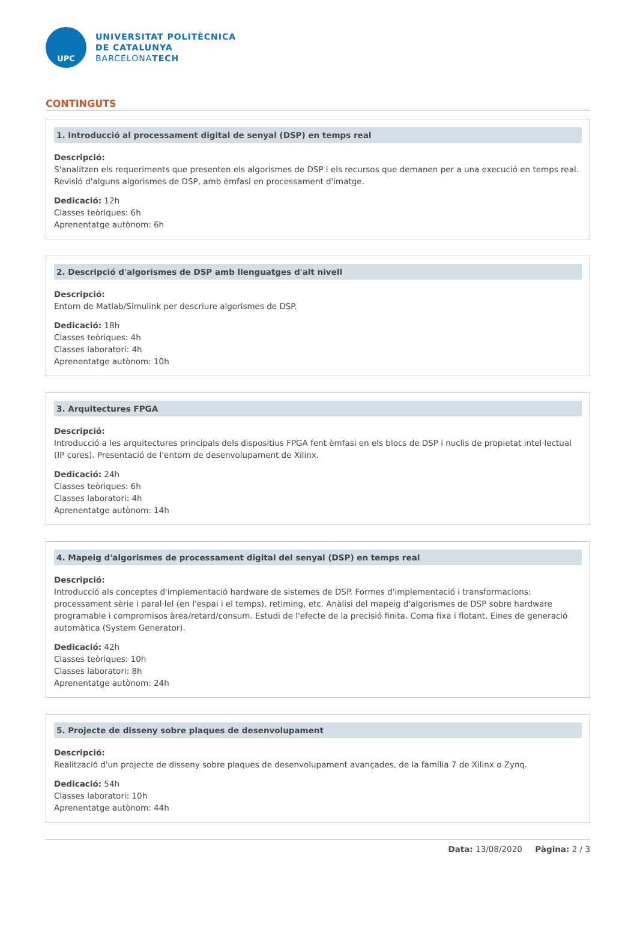UPC
UNIVERSITAT POLITÈCNICA
DE CATALUNYA
BARCELONATECH
CONTINGUTS
1. Introducció al processament digital de senyal (DSP) en temps real
Descripció:
S'analitzen els requeriments que presenten els algorismes de DSP i els recursos que demanen per a una execució en temps real. Revisió d'alguns algorismes de DSP, amb èmfasi en processament d'imatge.
Dedicació: 12h
Classes teòriques: 6h
Aprenentatge autònom: 6h
2. Descripció d'algorismes de DSP amb llenguatges d'alt nivell
Descripció:
Entorn de Matlab/Simulink per descriure algorismes de DSP.
Dedicació: 18h
Classes teòriques: 4h
Classes laboratori: 4h
Aprenentatge autònom: 10h
3. Arquitectures FPGA
Descripció:
Introducció a les arquitectures principals dels dispositius FPGA fent èmfasi en els blocs de DSP i nuclis de propietat intel·lectual (IP cores). Presentació de l'entorn de desenvolupament de Xilinx.
Dedicació: 24h
Classes teòriques: 6h
Classes laboratori: 4h
Aprenentatge autònom: 14h
4. Mapeig d'algorismes de processament digital del senyal (DSP) en temps real
Descripció:
Introducció als conceptes d'implementació hardware de sistemes de DSP. Formes d'implementació i transformacions: processament sèrie i paral·lel (en l'espai i el temps), retiming, etc. Anàlisi del mapeig d'algorismes de DSP sobre hardware programable i compromisos àrea/retard/consum. Estudi de l'efecte de la precisió finita. Coma fixa i flotant. Eines de generació automàtica (System Generator).
Dedicació: 42h
Classes teòriques: 10h
Classes laboratori: 8h
Aprenentatge autònom: 24h
5. Projecte de disseny sobre plaques de desenvolupament
Descripció:
Realització d'un projecte de disseny sobre plaques de desenvolupament avançades, de la família 7 de Xilinx o Zynq.
Dedicació: 54h
Classes laboratori: 10h
Aprenentatge autònom: 44h
Data: 13/08/2020 Pàgina: 2 / 3